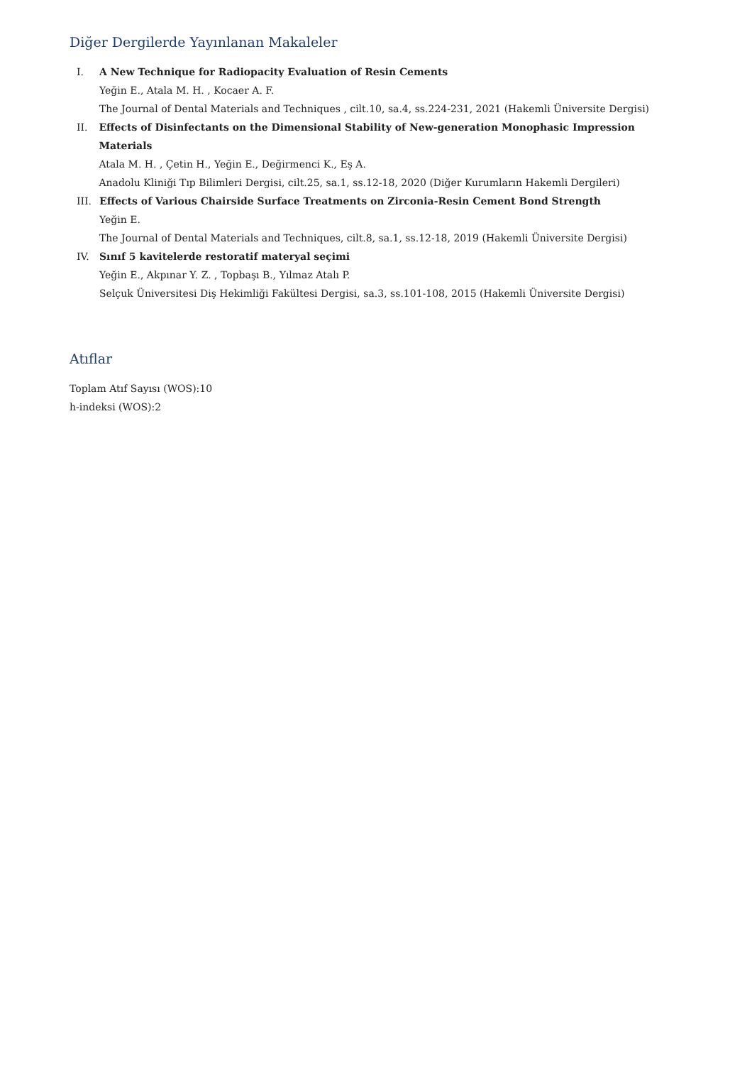Diğer Dergilerde Yayınlanan Makaleler
I. A New Technique for Radiopacity Evaluation of Resin Cements
Yeğin E., Atala M. H. , Kocaer A. F.
The Journal of Dental Materials and Techniques , cilt.10, sa.4, ss.224-231, 2021 (Hakemli Üniversite Dergisi)
II. Effects of Disinfectants on the Dimensional Stability of New-generation Monophasic Impression Materials
Atala M. H. , Çetin H., Yeğin E., Değirmenci K., Eş A.
Anadolu Kliniği Tıp Bilimleri Dergisi, cilt.25, sa.1, ss.12-18, 2020 (Diğer Kurumların Hakemli Dergileri)
III. Effects of Various Chairside Surface Treatments on Zirconia-Resin Cement Bond Strength
Yeğin E.
The Journal of Dental Materials and Techniques, cilt.8, sa.1, ss.12-18, 2019 (Hakemli Üniversite Dergisi)
IV. Sınıf 5 kavitelerde restoratif materyal seçimi
Yeğin E., Akpınar Y. Z. , Topbaşı B., Yılmaz Atalı P.
Selçuk Üniversitesi Diş Hekimliği Fakültesi Dergisi, sa.3, ss.101-108, 2015 (Hakemli Üniversite Dergisi)
Atıflar
Toplam Atıf Sayısı (WOS):10
h-indeksi (WOS):2